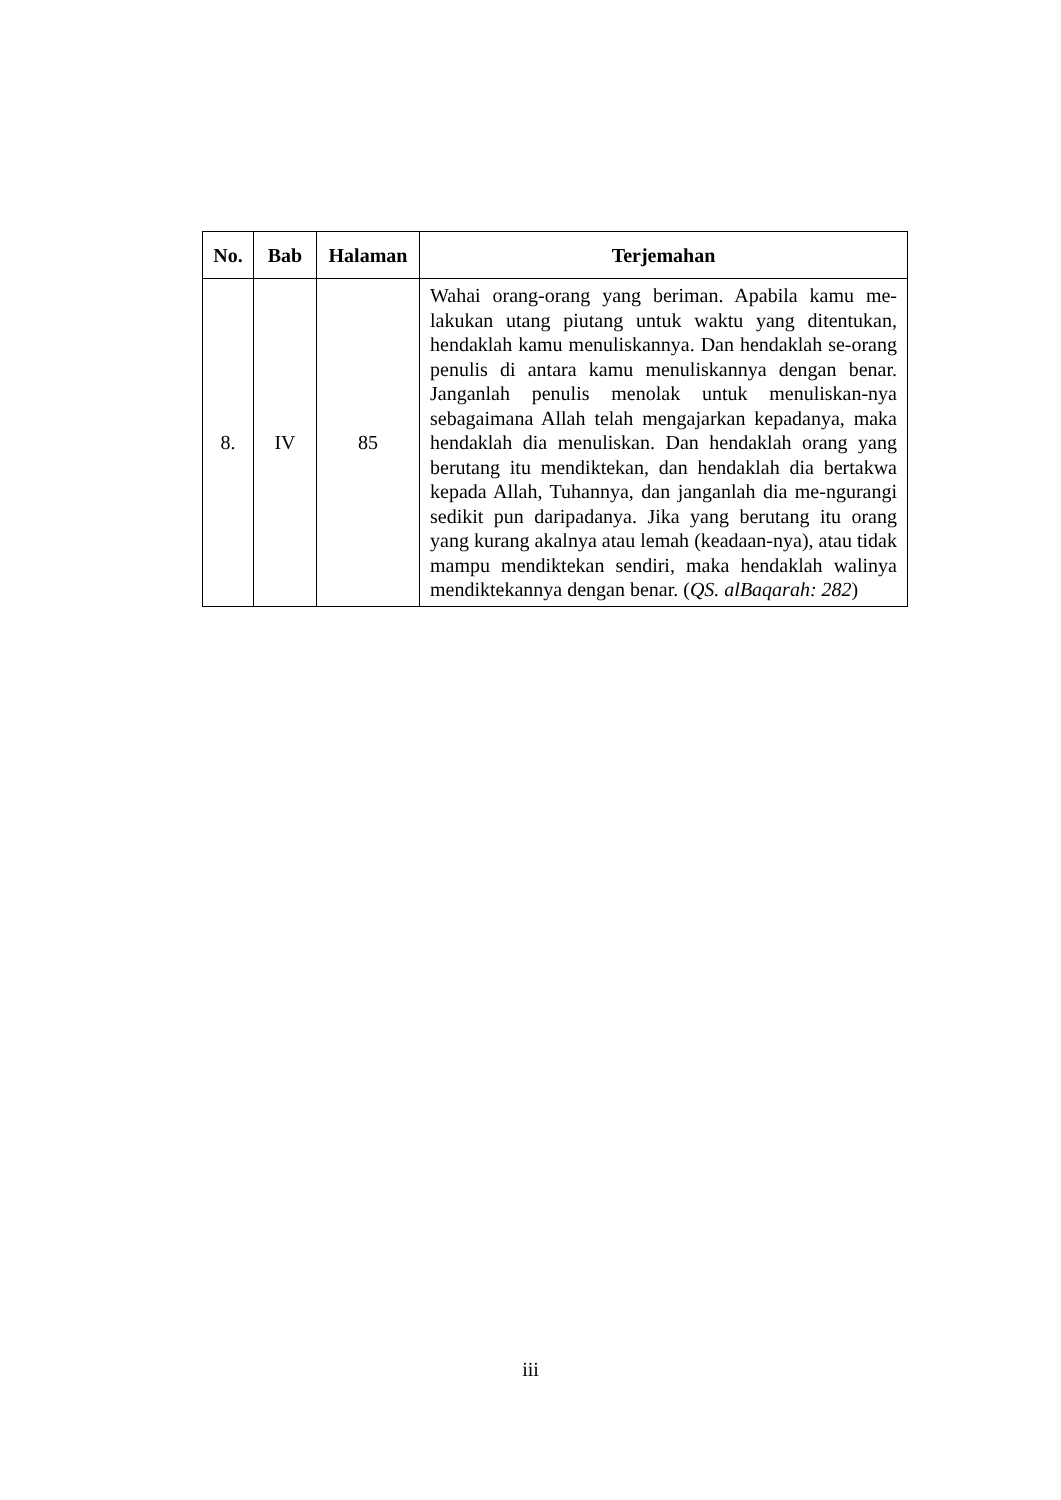| No. | Bab | Halaman | Terjemahan |
| --- | --- | --- | --- |
| 8. | IV | 85 | Wahai orang-orang yang beriman. Apabila kamu me-lakukan utang piutang untuk waktu yang ditentukan, hendaklah kamu menuliskannya. Dan hendaklah se-orang penulis di antara kamu menuliskannya dengan benar. Janganlah penulis menolak untuk menuliskan-nya sebagaimana Allah telah mengajarkan kepadanya, maka hendaklah dia menuliskan. Dan hendaklah orang yang berutang itu mendiktekan, dan hendaklah dia bertakwa kepada Allah, Tuhannya, dan janganlah dia me-ngurangi sedikit pun daripadanya. Jika yang berutang itu orang yang kurang akalnya atau lemah (keadaan-nya), atau tidak mampu mendiktekan sendiri, maka hendaklah walinya mendiktekannya dengan benar. ( QS. alBaqarah: 282 ) |
iii